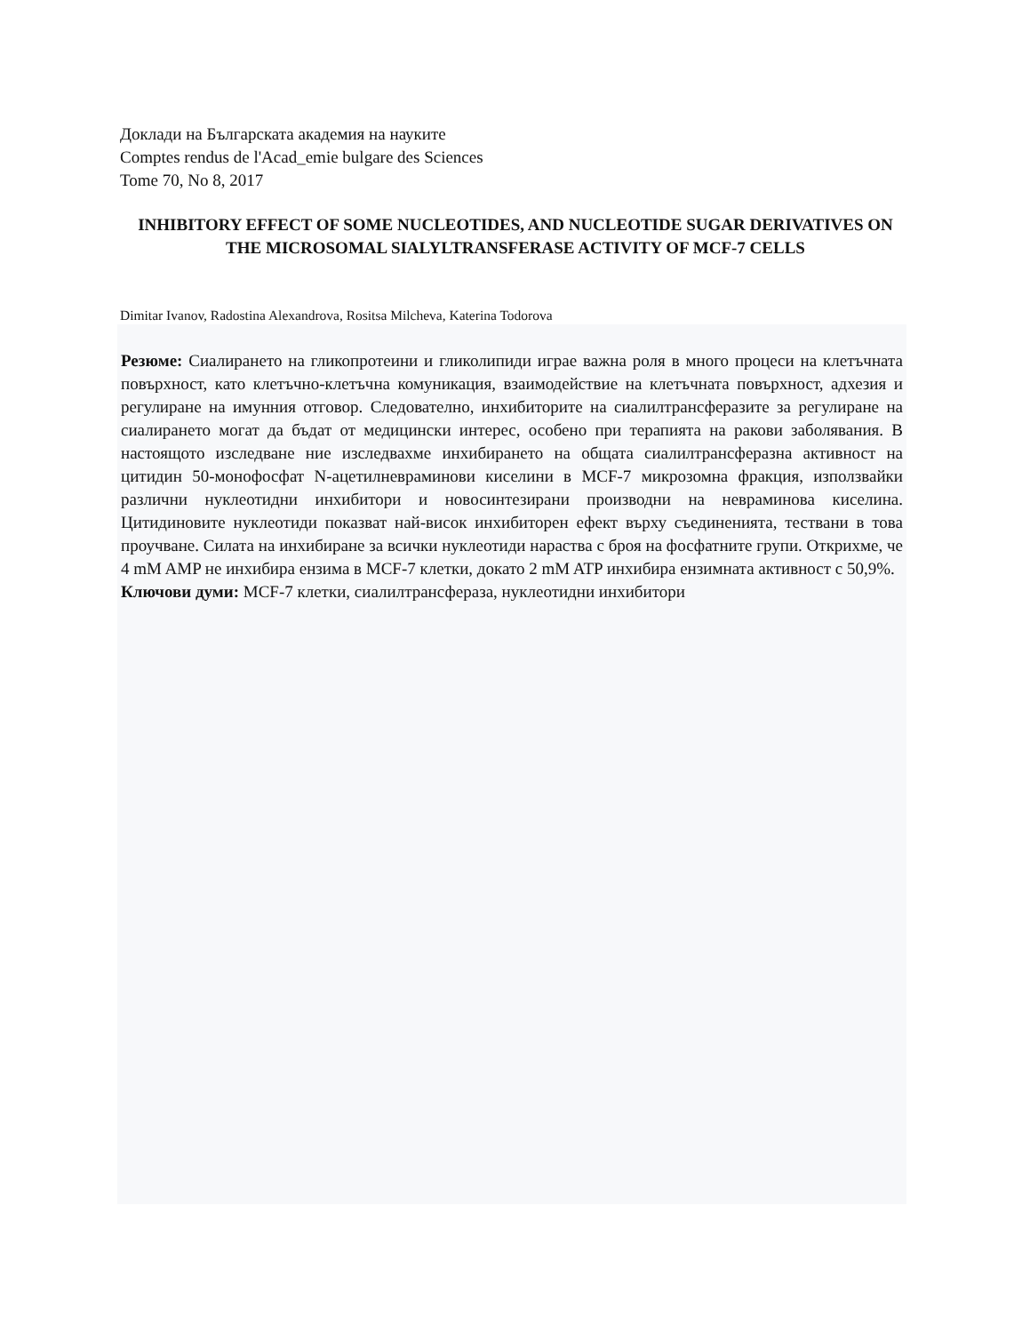Доклади на Българската академия на науките
Comptes rendus de l'Acad_emie bulgare des Sciences
Tome 70, No 8, 2017
INHIBITORY EFFECT OF SOME NUCLEOTIDES, AND NUCLEOTIDE SUGAR DERIVATIVES ON THE MICROSOMAL SIALYLTRANSFERASE ACTIVITY OF MCF-7 CELLS
Dimitar Ivanov, Radostina Alexandrova, Rositsa Milcheva, Katerina Todorova
Резюме: Сиалирането на гликопротеини и гликолипиди играе важна роля в много процеси на клетъчната повърхност, като клетъчно-клетъчна комуникация, взаимодействие на клетъчната повърхност, адхезия и регулиране на имунния отговор. Следователно, инхибиторите на сиалилтрансферазите за регулиране на сиалирането могат да бъдат от медицински интерес, особено при терапията на ракови заболявания. В настоящото изследване ние изследвахме инхибирането на общата сиалилтрансферазна активност на цитидин 50-монофосфат N-ацетилневраминови киселини в MCF-7 микрозомна фракция, използвайки различни нуклеотидни инхибитори и новосинтезирани производни на невраминова киселина. Цитидиновите нуклеотиди показват най-висок инхибиторен ефект върху съединенията, тествани в това проучване. Силата на инхибиране за всички нуклеотиди нараства с броя на фосфатните групи. Открихме, че 4 mM AMP не инхибира ензима в MCF-7 клетки, докато 2 mM ATP инхибира ензимната активност с 50,9%.
Ключови думи: MCF-7 клетки, сиалилтрансфераза, нуклеотидни инхибитори